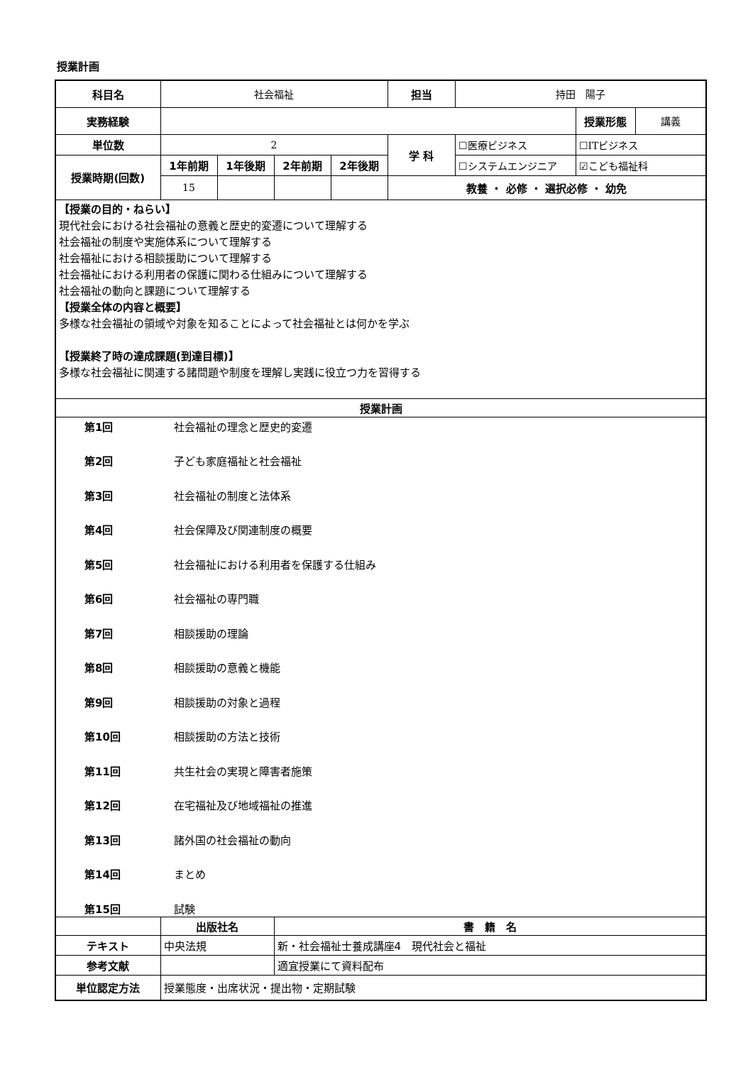授業計画
| 科目名 | 社会福祉 | | | | 担当 | 持田 陽子 | | |
| 実務経験 | | | | | | | 授業形態 | 講義 |
| 単位数 | 2 | | | | 学 科 | ☐医療ビジネス | ☐ITビジネス | |
| 授業時期(回数) | 1年前期 | 1年後期 | 2年前期 | 2年後期 | | ☐システムエンジニア | ☑こども福祉科 | |
| | 15 | | | | 教養 ・ 必修 ・ 選択必修 ・ 幼免 | | | |
| 【授業の目的・ねらい】 現代社会における社会福祉の意義と歴史的変遷について理解する 社会福祉の制度や実施体系について理解する 社会福祉における相談援助について理解する 社会福祉における利用者の保護に関わる仕組みについて理解する 社会福祉の動向と課題について理解する 【授業全体の内容と概要】 多様な社会福祉の領域や対象を知ることによって社会福祉とは何かを学ぶ 【授業終了時の達成課題(到達目標)】 多様な社会福祉に関連する諸問題や制度を理解し実践に役立つ力を習得する | | | | | | | | |
| 授業計画 | | | | | | | | |
| / 第1回 / 社会福祉の理念と歴史的変遷 / / 第2回 / 子ども家庭福祉と社会福祉 / / 第3回 / 社会福祉の制度と法体系 / / 第4回 / 社会保障及び関連制度の概要 / / 第5回 / 社会福祉における利用者を保護する仕組み / / 第6回 / 社会福祉の専門職 / / 第7回 / 相談援助の理論 / / 第8回 / 相談援助の意義と機能 / / 第9回 / 相談援助の対象と過程 / / 第10回 / 相談援助の方法と技術 / / 第11回 / 共生社会の実現と障害者施策 / / 第12回 / 在宅福祉及び地域福祉の推進 / / 第13回 / 諸外国の社会福祉の動向 / / 第14回 / まとめ / / 第15回 / 試験 / | | | | | | | | |
| | 出版社名 | | 書 籍 名 | | | | | |
| テキスト | 中央法規 | | 新・社会福祉士養成講座4 現代社会と福祉 | | | | | |
| 参考文献 | | | 適宜授業にて資料配布 | | | | | |
| 単位認定方法 | 授業態度・出席状況・提出物・定期試験 | | | | | | | |